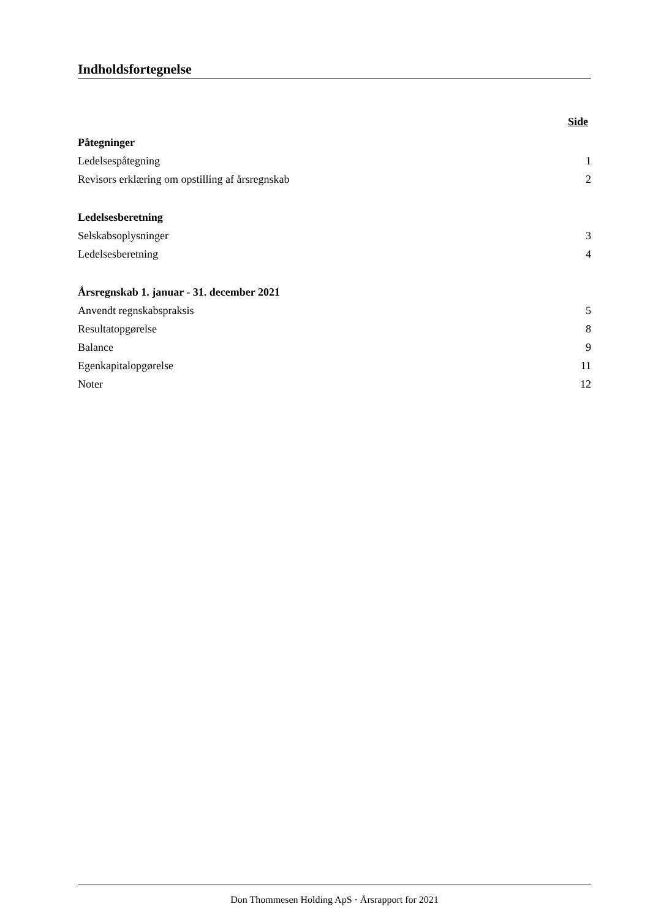Indholdsfortegnelse
Side
Påtegninger
Ledelsespåtegning 1
Revisors erklæring om opstilling af årsregnskab 2
Ledelsesberetning
Selskabsoplysninger 3
Ledelsesberetning 4
Årsregnskab 1. januar - 31. december 2021
Anvendt regnskabspraksis 5
Resultatopgørelse 8
Balance 9
Egenkapitalopgørelse 11
Noter 12
Don Thommesen Holding ApS · Årsrapport for 2021